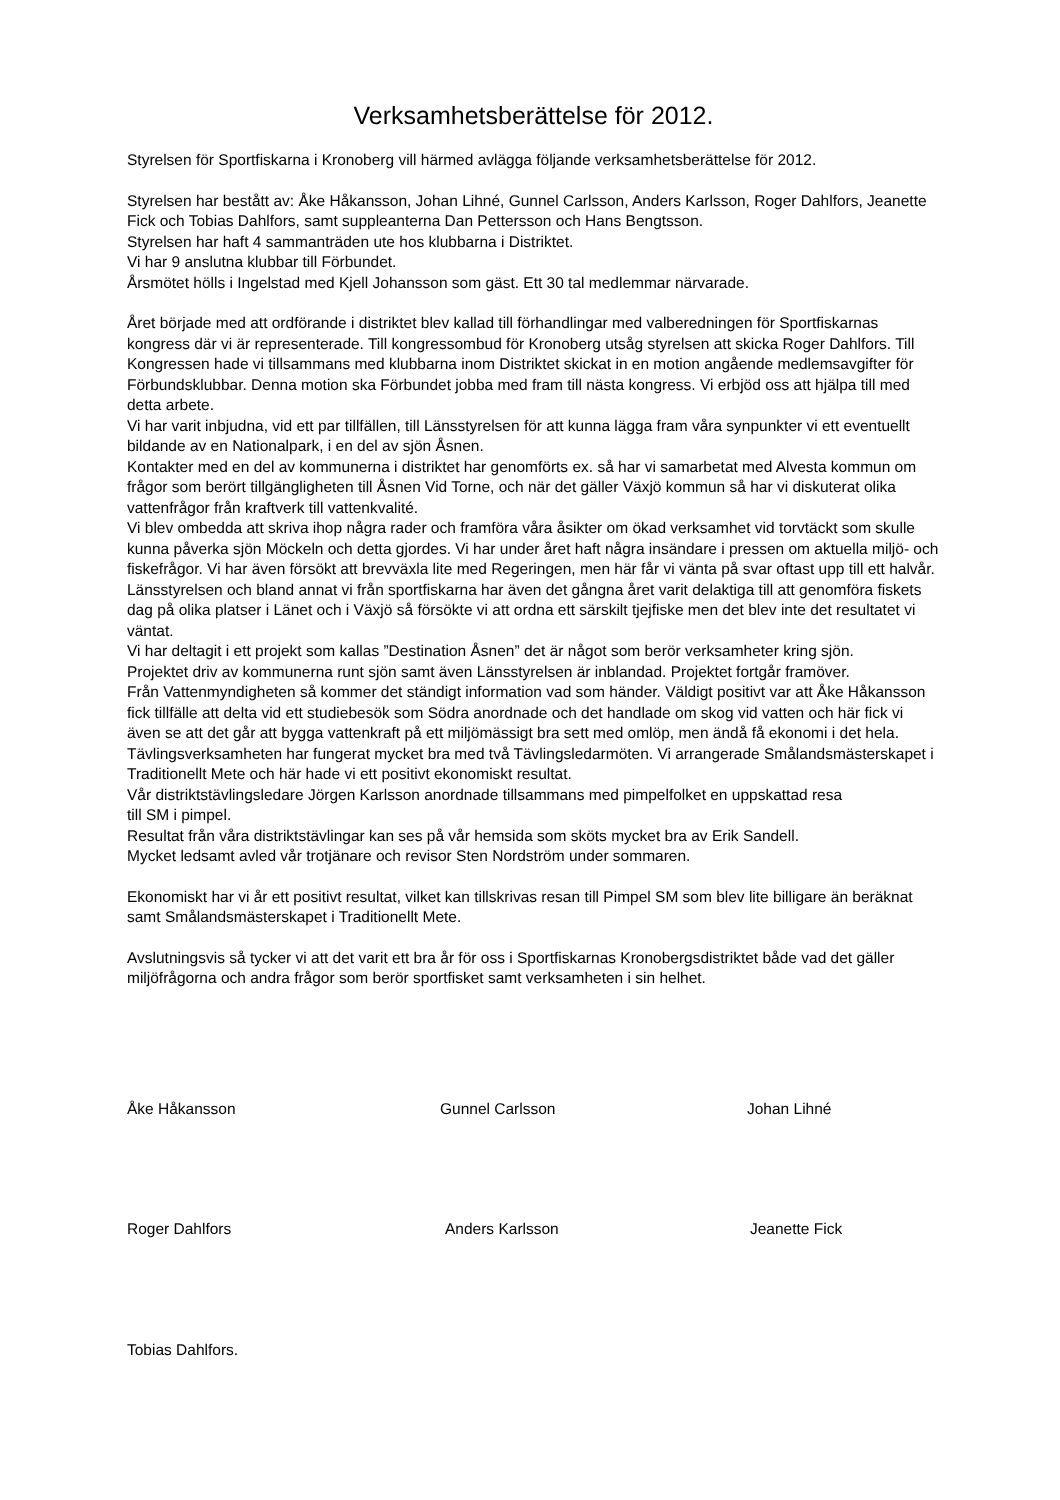Verksamhetsberättelse för 2012.
Styrelsen för Sportfiskarna i Kronoberg vill härmed avlägga följande verksamhetsberättelse för 2012.
Styrelsen har bestått av: Åke Håkansson, Johan Lihné, Gunnel Carlsson, Anders Karlsson, Roger Dahlfors, Jeanette Fick och Tobias Dahlfors, samt suppleanterna Dan Pettersson och Hans Bengtsson.
Styrelsen har haft 4 sammanträden ute hos klubbarna i Distriktet.
Vi har 9 anslutna klubbar till Förbundet.
Årsmötet hölls i Ingelstad med Kjell Johansson som gäst. Ett 30 tal medlemmar närvarade.
Året började med att ordförande i distriktet blev kallad till förhandlingar med valberedningen för Sportfiskarnas kongress där vi är representerade. Till kongressombud för Kronoberg utsåg styrelsen att skicka Roger Dahlfors. Till Kongressen hade vi tillsammans med klubbarna inom Distriktet skickat in en motion angående medlemsavgifter för Förbundsklubbar. Denna motion ska Förbundet jobba med fram till nästa kongress. Vi erbjöd oss att hjälpa till med detta arbete.
Vi har varit inbjudna, vid ett par tillfällen, till Länsstyrelsen för att kunna lägga fram våra synpunkter vi ett eventuellt bildande av en Nationalpark, i en del av sjön Åsnen.
Kontakter med en del av kommunerna i distriktet har genomförts ex. så har vi samarbetat med Alvesta kommun om frågor som berört tillgängligheten till Åsnen Vid Torne, och när det gäller Växjö kommun så har vi diskuterat olika vattenfrågor från kraftverk till vattenkvalité.
Vi blev ombedda att skriva ihop några rader och framföra våra åsikter om ökad verksamhet vid torvtäckt som skulle kunna påverka sjön Möckeln och detta gjordes. Vi har under året haft några insändare i pressen om aktuella miljö- och fiskefrågor. Vi har även försökt att brevväxla lite med Regeringen, men här får vi vänta på svar oftast upp till ett halvår.
Länsstyrelsen och bland annat vi från sportfiskarna har även det gångna året varit delaktiga till att genomföra fiskets dag på olika platser i Länet och i Växjö så försökte vi att ordna ett särskilt tjejfiske men det blev inte det resultatet vi väntat.
Vi har deltagit i ett projekt som kallas ”Destination Åsnen” det är något som berör verksamheter kring sjön.
Projektet driv av kommunerna runt sjön samt även Länsstyrelsen är inblandad. Projektet fortgår framöver.
Från Vattenmyndigheten så kommer det ständigt information vad som händer. Väldigt positivt var att Åke Håkansson fick tillfälle att delta vid ett studiebesök som Södra anordnade och det handlade om skog vid vatten och här fick vi även se att det går att bygga vattenkraft på ett miljömässigt bra sett med omlöp, men ändå få ekonomi i det hela.
Tävlingsverksamheten har fungerat mycket bra med två Tävlingsledarmöten. Vi arrangerade Smålandsmästerskapet i Traditionellt Mete och här hade vi ett positivt ekonomiskt resultat.
Vår distriktstävlingsledare Jörgen Karlsson anordnade tillsammans med pimpelfolket en uppskattad resa
till SM i pimpel.
Resultat från våra distriktstävlingar kan ses på vår hemsida som sköts mycket bra av Erik Sandell.
Mycket ledsamt avled vår trotjänare och revisor Sten Nordström under sommaren.
Ekonomiskt har vi år ett positivt resultat, vilket kan tillskrivas resan till Pimpel SM som blev lite billigare än beräknat samt Smålandsmästerskapet i Traditionellt Mete.
Avslutningsvis så tycker vi att det varit ett bra år för oss i Sportfiskarnas Kronobergsdistriktet både vad det gäller miljöfrågorna och andra frågor som berör sportfisket samt verksamheten i sin helhet.
Åke Håkansson Gunnel Carlsson Johan Lihné
Roger Dahlfors Anders Karlsson Jeanette Fick
Tobias Dahlfors.